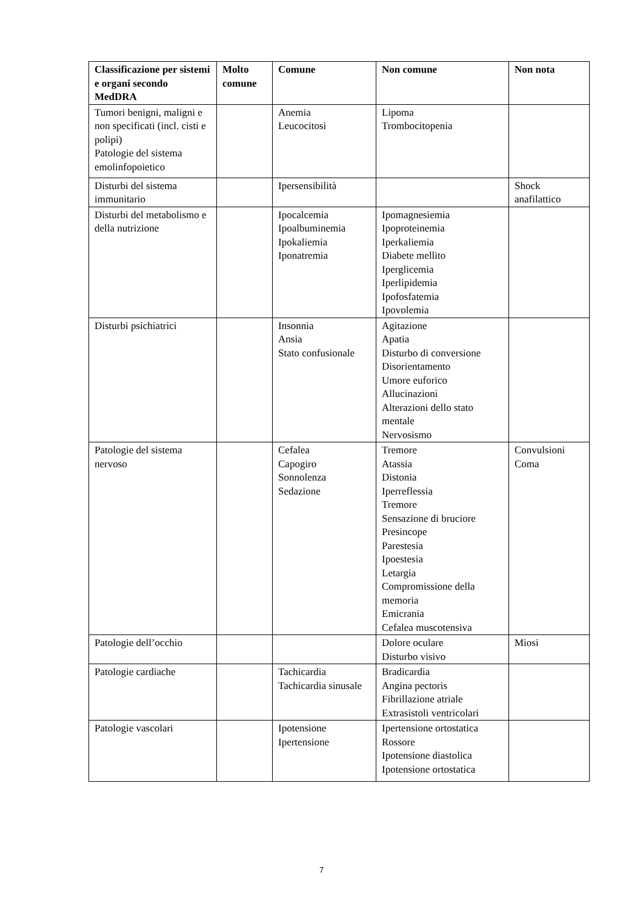| Classificazione per sistemi e organi secondo MedDRA | Molto comune | Comune | Non comune | Non nota |
| --- | --- | --- | --- | --- |
| Tumori benigni, maligni e non specificati (incl. cisti e polipi) Patologie del sistema emolinfopoietico | | Anemia Leucocitosi | Lipoma Trombocitopenia | |
| Disturbi del sistema immunitario | | Ipersensibilità | | Shock anafilattico |
| Disturbi del metabolismo e della nutrizione | | Ipocalcemia Ipoalbuminemia Ipokaliemia Iponatremia | Ipomagnesiemia Ipoproteinemia Iperkaliemia Diabete mellito Iperglicemia Iperlipidemia Ipofosfatemia Ipovolemia | |
| Disturbi psichiatrici | | Insonnia Ansia Stato confusionale | Agitazione Apatia Disturbo di conversione Disorientamento Umore euforico Allucinazioni Alterazioni dello stato mentale Nervosismo | |
| Patologie del sistema nervoso | | Cefalea Capogiro Sonnolenza Sedazione | Tremore Atassia Distonia Iperreflessia Tremore Sensazione di bruciore Presincope Parestesia Ipoestesia Letargia Compromissione della memoria Emicrania Cefalea muscotensiva | Convulsioni Coma |
| Patologie dell’occhio | | | Dolore oculare Disturbo visivo | Miosi |
| Patologie cardiache | | Tachicardia Tachicardia sinusale | Bradicardia Angina pectoris Fibrillazione atriale Extrasistoli ventricolari | |
| Patologie vascolari | | Ipotensione Ipertensione | Ipertensione ortostatica Rossore Ipotensione diastolica Ipotensione ortostatica | |
7